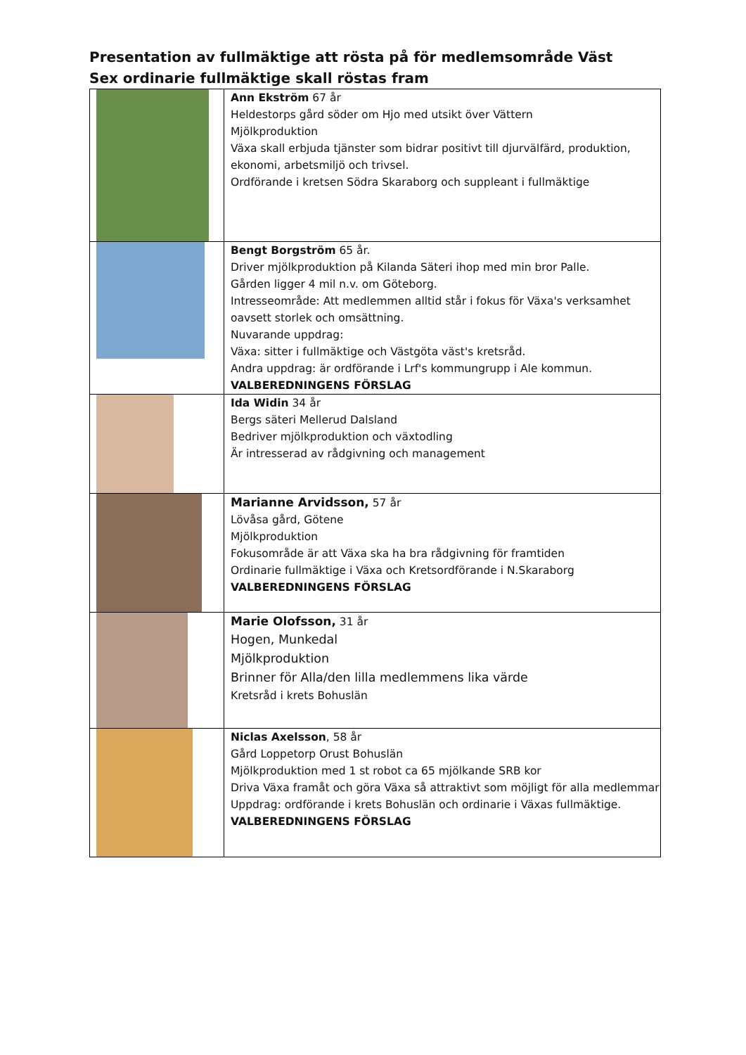Presentation av fullmäktige att rösta på för medlemsområde Väst
Sex ordinarie fullmäktige skall röstas fram
| | Ann Ekström 67 år Heldestorps gård söder om Hjo med utsikt över Vättern Mjölkproduktion Växa skall erbjuda tjänster som bidrar positivt till djurvälfärd, produktion, ekonomi, arbetsmiljö och trivsel. Ordförande i kretsen Södra Skaraborg och suppleant i fullmäktige |
| | Bengt Borgström 65 år. Driver mjölkproduktion på Kilanda Säteri ihop med min bror Palle. Gården ligger 4 mil n.v. om Göteborg. Intresseområde: Att medlemmen alltid står i fokus för Växa's verksamhet oavsett storlek och omsättning. Nuvarande uppdrag: Växa: sitter i fullmäktige och Västgöta väst's kretsråd. Andra uppdrag: är ordförande i Lrf's kommungrupp i Ale kommun. VALBEREDNINGENS FÖRSLAG |
| | Ida Widin 34 år Bergs säteri Mellerud Dalsland Bedriver mjölkproduktion och växtodling Är intresserad av rådgivning och management |
| | Marianne Arvidsson, 57 år Lövåsa gård, Götene Mjölkproduktion Fokusområde är att Växa ska ha bra rådgivning för framtiden Ordinarie fullmäktige i Växa och Kretsordförande i N.Skaraborg VALBEREDNINGENS FÖRSLAG |
| | Marie Olofsson, 31 år Hogen, Munkedal Mjölkproduktion Brinner för Alla/den lilla medlemmens lika värde Kretsråd i krets Bohuslän |
| | Niclas Axelsson , 58 år Gård Loppetorp Orust Bohuslän Mjölkproduktion med 1 st robot ca 65 mjölkande SRB kor Driva Växa framåt och göra Växa så attraktivt som möjligt för alla medlemmar Uppdrag: ordförande i krets Bohuslän och ordinarie i Växas fullmäktige. VALBEREDNINGENS FÖRSLAG |